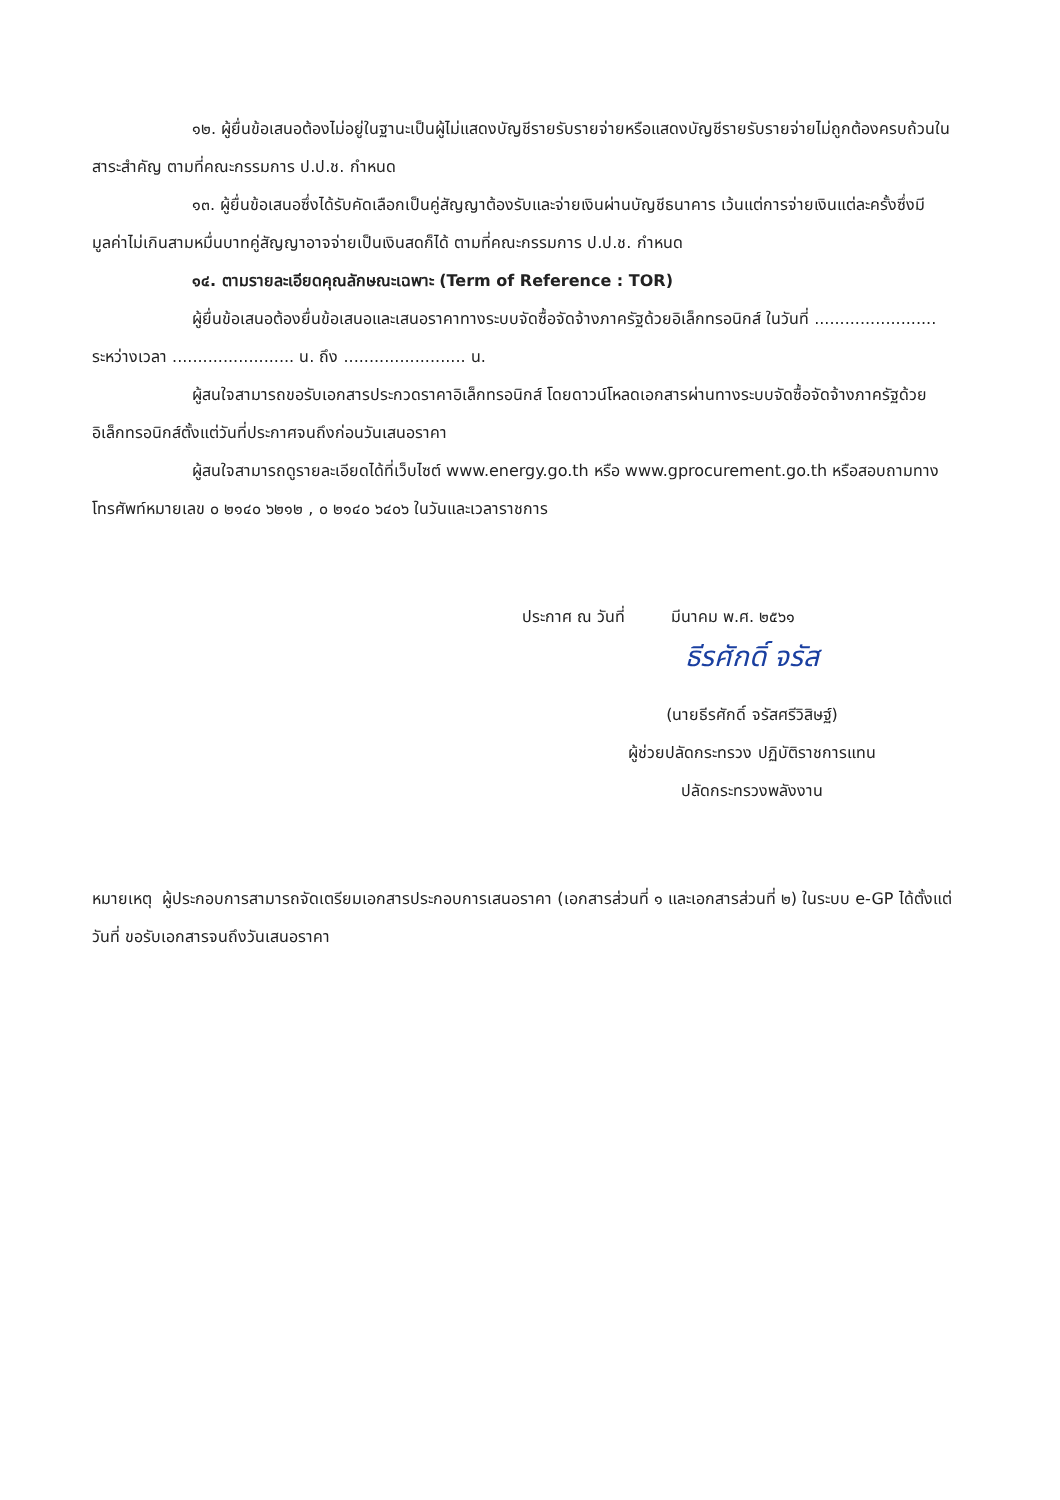๑๒. ผู้ยื่นข้อเสนอต้องไม่อยู่ในฐานะเป็นผู้ไม่แสดงบัญชีรายรับรายจ่ายหรือแสดงบัญชีรายรับรายจ่ายไม่ถูกต้องครบถ้วนในสาระสำคัญ ตามที่คณะกรรมการ ป.ป.ช. กำหนด
๑๓. ผู้ยื่นข้อเสนอซึ่งได้รับคัดเลือกเป็นคู่สัญญาต้องรับและจ่ายเงินผ่านบัญชีธนาคาร เว้นแต่การจ่ายเงินแต่ละครั้งซึ่งมีมูลค่าไม่เกินสามหมื่นบาทคู่สัญญาอาจจ่ายเป็นเงินสดก็ได้ ตามที่คณะกรรมการ ป.ป.ช. กำหนด
๑๔. ตามรายละเอียดคุณลักษณะเฉพาะ (Term of Reference : TOR)
ผู้ยื่นข้อเสนอต้องยื่นข้อเสนอและเสนอราคาทางระบบจัดซื้อจัดจ้างภาครัฐด้วยอิเล็กทรอนิกส์ ในวันที่ ........................ ระหว่างเวลา ........................ น. ถึง ........................ น.
ผู้สนใจสามารถขอรับเอกสารประกวดราคาอิเล็กทรอนิกส์ โดยดาวน์โหลดเอกสารผ่านทางระบบจัดซื้อจัดจ้างภาครัฐด้วยอิเล็กทรอนิกส์ตั้งแต่วันที่ประกาศจนถึงก่อนวันเสนอราคา
ผู้สนใจสามารถดูรายละเอียดได้ที่เว็บไซต์ www.energy.go.th หรือ www.gprocurement.go.th หรือสอบถามทางโทรศัพท์หมายเลข ๐ ๒๑๔๐ ๖๒๑๒ , ๐ ๒๑๔๐ ๖๔๐๖ ในวันและเวลาราชการ
ประกาศ ณ วันที่ มีนาคม พ.ศ. ๒๕๖๑
ธีรศักดิ์ จรัส
(นายธีรศักดิ์ จรัสศรีวิสิษฐ์)
ผู้ช่วยปลัดกระทรวง ปฏิบัติราชการแทน
ปลัดกระทรวงพลังงาน
หมายเหตุ ผู้ประกอบการสามารถจัดเตรียมเอกสารประกอบการเสนอราคา (เอกสารส่วนที่ ๑ และเอกสารส่วนที่ ๒) ในระบบ e-GP ได้ตั้งแต่วันที่ ขอรับเอกสารจนถึงวันเสนอราคา